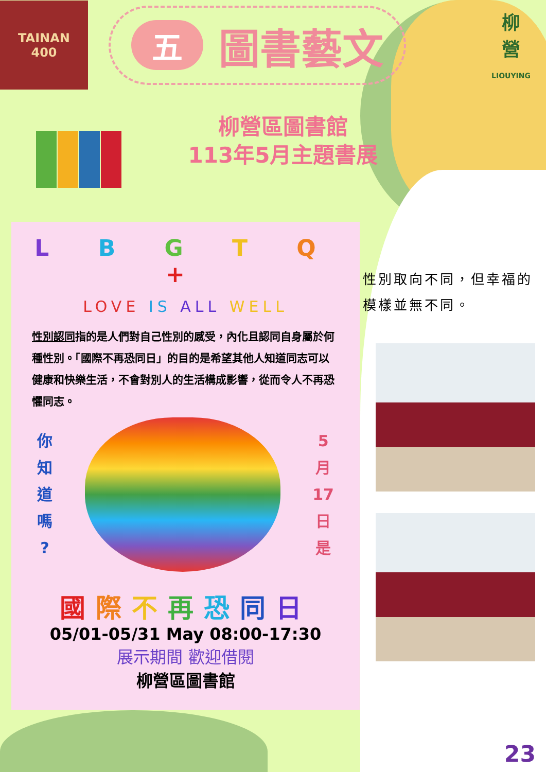TAINAN
400
五圖書藝文
柳
營
LIOUYING
柳營區圖書館
113年5月主題書展
L B G T Q +
LOVE IS ALL WELL
性別認同指的是人們對自己性別的感受，內化且認同自身屬於何種性別。「國際不再恐同日」的目的是希望其他人知道同志可以健康和快樂生活，不會對別人的生活構成影響，從而令人不再恐懼同志。
你
知
道
嗎
?
5
月
17
日
是
國際不再恐同日
05/01-05/31 May 08:00-17:30
展示期間 歡迎借閱
柳營區圖書館
性別取向不同，但幸福的模樣並無不同。
23